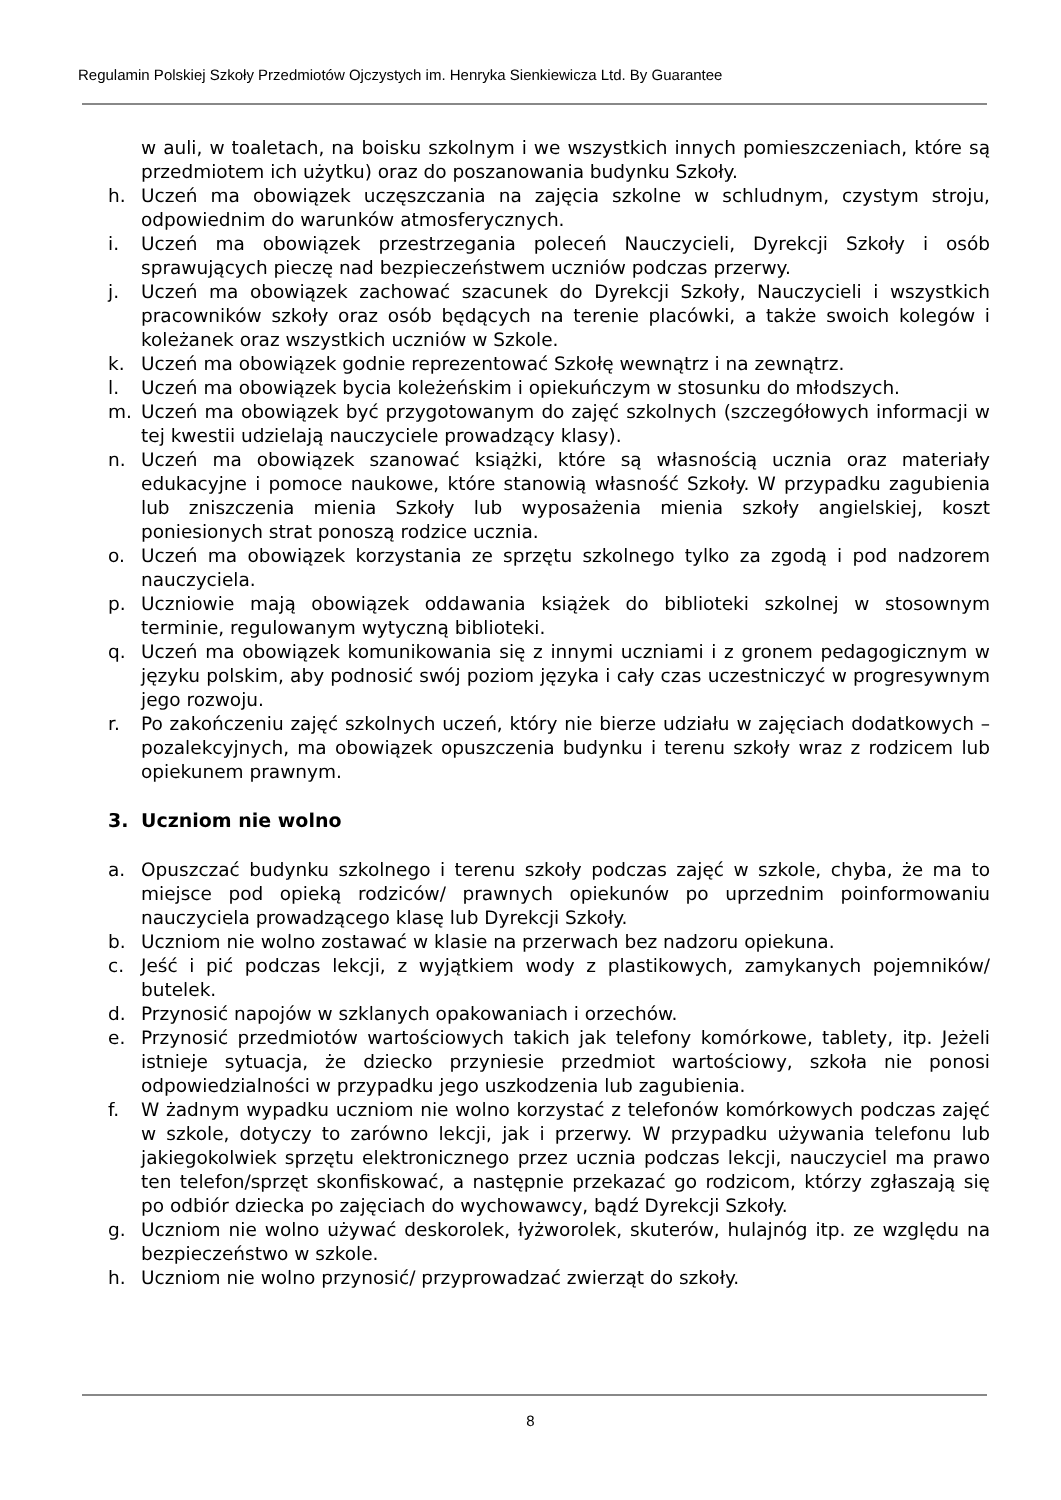Regulamin Polskiej Szkoły Przedmiotów Ojczystych im. Henryka Sienkiewicza Ltd. By Guarantee
w auli, w toaletach, na boisku szkolnym i we wszystkich innych pomieszczeniach, które są przedmiotem ich użytku) oraz do poszanowania budynku Szkoły.
h. Uczeń ma obowiązek uczęszczania na zajęcia szkolne w schludnym, czystym stroju, odpowiednim do warunków atmosferycznych.
i. Uczeń ma obowiązek przestrzegania poleceń Nauczycieli, Dyrekcji Szkoły i osób sprawujących pieczę nad bezpieczeństwem uczniów podczas przerwy.
j. Uczeń ma obowiązek zachować szacunek do Dyrekcji Szkoły, Nauczycieli i wszystkich pracowników szkoły oraz osób będących na terenie placówki, a także swoich kolegów i koleżanek oraz wszystkich uczniów w Szkole.
k. Uczeń ma obowiązek godnie reprezentować Szkołę wewnątrz i na zewnątrz.
l. Uczeń ma obowiązek bycia koleżeńskim i opiekuńczym w stosunku do młodszych.
m. Uczeń ma obowiązek być przygotowanym do zajęć szkolnych (szczegółowych informacji w tej kwestii udzielają nauczyciele prowadzący klasy).
n. Uczeń ma obowiązek szanować książki, które są własnością ucznia oraz materiały edukacyjne i pomoce naukowe, które stanowią własność Szkoły. W przypadku zagubienia lub zniszczenia mienia Szkoły lub wyposażenia mienia szkoły angielskiej, koszt poniesionych strat ponoszą rodzice ucznia.
o. Uczeń ma obowiązek korzystania ze sprzętu szkolnego tylko za zgodą i pod nadzorem nauczyciela.
p. Uczniowie mają obowiązek oddawania książek do biblioteki szkolnej w stosownym terminie, regulowanym wytyczną biblioteki.
q. Uczeń ma obowiązek komunikowania się z innymi uczniami i z gronem pedagogicznym w języku polskim, aby podnosić swój poziom języka i cały czas uczestniczyć w progresywnym jego rozwoju.
r. Po zakończeniu zajęć szkolnych uczeń, który nie bierze udziału w zajęciach dodatkowych – pozalekcyjnych, ma obowiązek opuszczenia budynku i terenu szkoły wraz z rodzicem lub opiekunem prawnym.
3. Uczniom nie wolno
a. Opuszczać budynku szkolnego i terenu szkoły podczas zajęć w szkole, chyba, że ma to miejsce pod opieką rodziców/ prawnych opiekunów po uprzednim poinformowaniu nauczyciela prowadzącego klasę lub Dyrekcji Szkoły.
b. Uczniom nie wolno zostawać w klasie na przerwach bez nadzoru opiekuna.
c. Jeść i pić podczas lekcji, z wyjątkiem wody z plastikowych, zamykanych pojemników/ butelek.
d. Przynosić napojów w szklanych opakowaniach i orzechów.
e. Przynosić przedmiotów wartościowych takich jak telefony komórkowe, tablety, itp. Jeżeli istnieje sytuacja, że dziecko przyniesie przedmiot wartościowy, szkoła nie ponosi odpowiedzialności w przypadku jego uszkodzenia lub zagubienia.
f. W żadnym wypadku uczniom nie wolno korzystać z telefonów komórkowych podczas zajęć w szkole, dotyczy to zarówno lekcji, jak i przerwy. W przypadku używania telefonu lub jakiegokolwiek sprzętu elektronicznego przez ucznia podczas lekcji, nauczyciel ma prawo ten telefon/sprzęt skonfiskować, a następnie przekazać go rodzicom, którzy zgłaszają się po odbiór dziecka po zajęciach do wychowawcy, bądź Dyrekcji Szkoły.
g. Uczniom nie wolno używać deskorolek, łyżworolek, skuterów, hulajnóg itp. ze względu na bezpieczeństwo w szkole.
h. Uczniom nie wolno przynosić/ przyprowadzać zwierząt do szkoły.
8